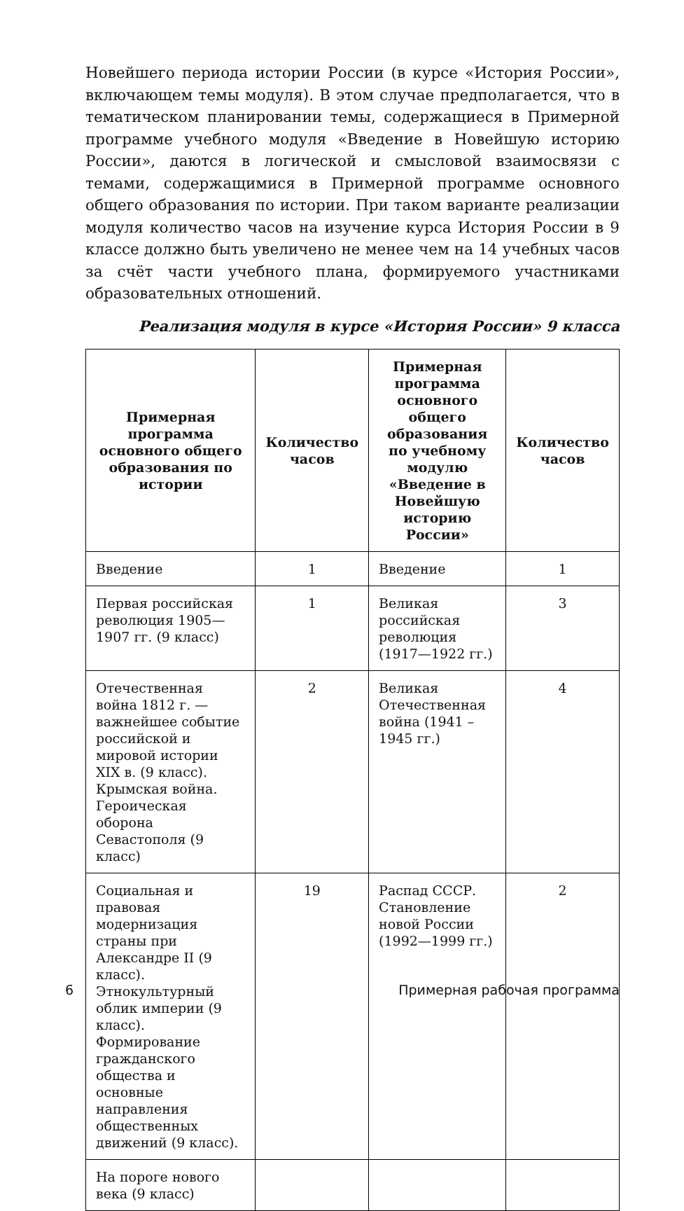Новейшего периода истории России (в курсе «История России», включающем темы модуля). В этом случае предполагается, что в тематическом планировании темы, содержащиеся в Примерной программе учебного модуля «Введение в Новейшую историю России», даются в логической и смысловой взаимосвязи с темами, содержащимися в Примерной программе основного общего образования по истории. При таком варианте реализации модуля количество часов на изучение курса История России в 9 классе должно быть увеличено не менее чем на 14 учебных часов за счёт части учебного плана, формируемого участниками образовательных отношений.
Реализация модуля в курсе «История России» 9 класса
| Примерная программа основного общего образования по истории | Количество часов | Примерная программа основного общего образования по учебному модулю «Введение в Новейшую историю России» | Количество часов |
| --- | --- | --- | --- |
| Введение | 1 | Введение | 1 |
| Первая российская революция 1905—1907 гг. (9 класс) | 1 | Великая российская революция (1917—1922 гг.) | 3 |
| Отечественная война 1812 г. — важнейшее событие российской и мировой истории XIX в. (9 класс). Крымская война. Героическая оборона Севастополя (9 класс) | 2 | Великая Отечественная война (1941 – 1945 гг.) | 4 |
| Социальная и правовая модернизация страны при Александре II (9 класс). Этнокультурный облик империи (9 класс). Формирование гражданского общества и основные направления общественных движений (9 класс). | 19 | Распад СССР. Становление новой России (1992—1999 гг.) | 2 |
| На пороге нового века (9 класс) | | | |
6 Примерная рабочая программа